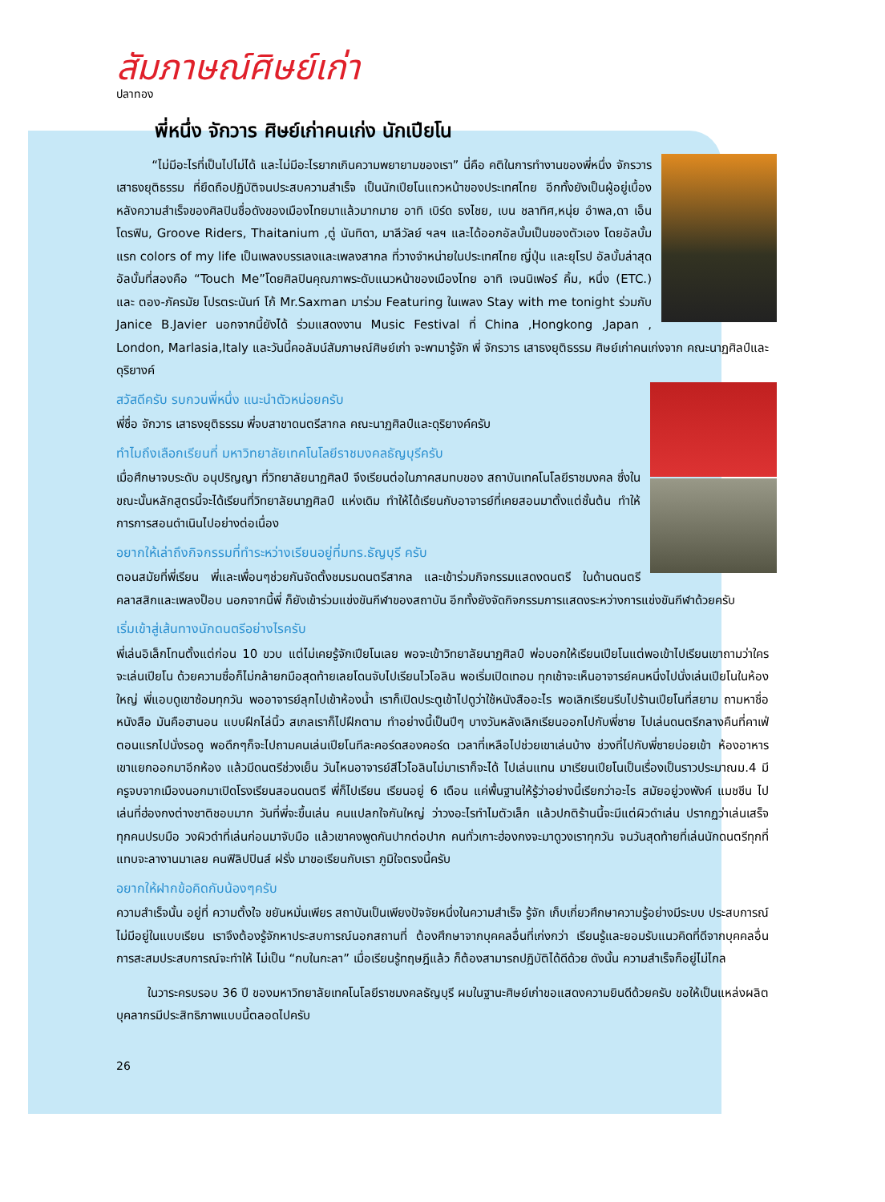สัมภาษณ์ศิษย์เก่า
ปลาทอง
พี่หนึ่ง จักวาร ศิษย์เก่าคนเก่ง นักเปียโน
“ไม่มีอะไรที่เป็นไปไม่ได้ และไม่มีอะไรยากเกินความพยายามของเรา” นี่คือ คติในการทำงานของพี่หนึ่ง จักรวาร เสาธงยุติธรรม ที่ยึดถือปฏิบัติจนประสบความสำเร็จ เป็นนักเปียโนแถวหน้าของประเทศไทย อีกทั้งยังเป็นผู้อยู่เบื้องหลังความสำเร็จของศิลปินชื่อดังของเมืองไทยมาแล้วมากมาย อาทิ เบิร์ด ธงไชย, เบน ชลาทิศ,หนุ่ย อำพล,ดา เอ็นโดรฟิน, Groove Riders, Thaitanium ,ตู่ นันทิดา, มาลีวัลย์ ฯลฯ และได้ออกอัลบั้มเป็นของตัวเอง โดยอัลบั้มแรก colors of my life เป็นเพลงบรรเลงและเพลงสากล ที่วางจำหน่ายในประเทศไทย ญี่ปุ่น และยุโรป อัลบั้มล่าสุด อัลบั้มที่สองคือ “Touch Me”โดยศิลปินคุณภาพระดับแนวหน้าของเมืองไทย อาทิ เจนนิเฟอร์ คิ้ม, หนึ่ง (ETC.) และ ตอง-ภัครมัย โปรตระนันท์ โก้ Mr.Saxman มาร่วม Featuring ในเพลง Stay with me tonight ร่วมกับ Janice B.Javier นอกจากนี้ยังได้ ร่วมแสดงงาน Music Festival ที่ China ,Hongkong ,Japan , London, Marlasia,Italy และวันนี้คอลัมน์สัมภาษณ์ศิษย์เก่า จะพามารู้จัก พี่ จักรวาร เสาธงยุติธรรม ศิษย์เก่าคนเก่งจาก คณะนาฏศิลป์และดุริยางค์
สวัสดีครับ รบกวนพี่หนึ่ง แนะนำตัวหน่อยครับ
พี่ชื่อ จักวาร เสาธงยุติธรรม พี่จบสาขาดนตรีสากล คณะนาฏศิลป์และดุริยางค์ครับ
ทำไมถึงเลือกเรียนที่ มหาวิทยาลัยเทคโนโลยีราชมงคลธัญบุรีครับ
เมื่อศึกษาจบระดับ อนุปริญญา ที่วิทยาลัยนาฏศิลป์ จึงเรียนต่อในภาคสมทบของ สถาบันเทคโนโลยีราชมงคล ซึ่งในขณะนั้นหลักสูตรนี้จะได้เรียนที่วิทยาลัยนาฏศิลป์ แห่งเดิม ทำให้ได้เรียนกับอาจารย์ที่เคยสอนมาตั้งแต่ชั้นต้น ทำให้การการสอนดำเนินไปอย่างต่อเนื่อง
อยากให้เล่าถึงกิจกรรมที่ทำระหว่างเรียนอยู่ที่มทร.ธัญบุรี ครับ
ตอนสมัยที่พี่เรียน พี่และเพื่อนๆช่วยกันจัดตั้งชมรมดนตรีสากล และเข้าร่วมกิจกรรมแสดงดนตรี ในด้านดนตรีคลาสสิกและเพลงป็อบ นอกจากนี้พี่ ก็ยังเข้าร่วมแข่งขันกีฬาของสถาบัน อีกทั้งยังจัดกิจกรรมการแสดงระหว่างการแข่งขันกีฬาด้วยครับ
เริ่มเข้าสู่เส้นทางนักดนตรีอย่างไรครับ
พี่เล่นอิเล็กโทนตั้งแต่ก่อน 10 ขวบ แต่ไม่เคยรู้จักเปียโนเลย พอจะเข้าวิทยาลัยนาฏศิลป์ พ่อบอกให้เรียนเปียโนแต่พอเข้าไปเรียนเขาถามว่าใครจะเล่นเปียโน ด้วยความซื่อก็ไม่กล้ายกมือสุดท้ายเลยโดนจับไปเรียนไวโอลิน พอเริ่มเปิดเทอม ทุกเช้าจะเห็นอาจารย์คนหนึ่งไปนั่งเล่นเปียโนในห้องใหญ่ พี่แอบดูเขาซ้อมทุกวัน พออาจารย์ลุกไปเข้าห้องน้ำ เราก็เปิดประตูเข้าไปดูว่าใช้หนังสืออะไร พอเลิกเรียนรีบไปร้านเปียโนที่สยาม ถามหาชื่อหนังสือ มันคือฮานอน แบบฝึกไล่นิ้ว สเกลเราก็ไปฝึกตาม ทำอย่างนี้เป็นปีๆ บางวันหลังเลิกเรียนออกไปกับพี่ชาย ไปเล่นดนตรีกลางคืนที่คาเฟ่ ตอนแรกไปนั่งรอดู พอดึกๆก็จะไปถามคนเล่นเปียโนทีละคอร์ดสองคอร์ด เวลาที่เหลือไปช่วยเขาเล่นบ้าง ช่วงที่ไปกับพี่ชายบ่อยเข้า ห้องอาหารเขาแยกออกมาอีกห้อง แล้วมีดนตรีช่วงเย็น วันไหนอาจารย์สีไวโอลินไม่มาเราก็จะได้ ไปเล่นแทน มาเรียนเปียโนเป็นเรื่องเป็นราวประมาณม.4 มีครูจบจากเมืองนอกมาเปิดโรงเรียนสอนดนตรี พี่ก็ไปเรียน เรียนอยู่ 6 เดือน แค่พื้นฐานให้รู้ว่าอย่างนี้เรียกว่าอะไร สมัยอยู่วงพังค์ แมชชีน ไปเล่นที่ฮ่องกงต่างชาติชอบมาก วันที่พี่จะขึ้นเล่น คนแปลกใจกันใหญ่ ว่าวงอะไรทำไมตัวเล็ก แล้วปกติร้านนี้จะมีแต่ผิวดำเล่น ปรากฏว่าเล่นเสร็จทุกคนปรบมือ วงผิวดำที่เล่นก่อนมาจับมือ แล้วเขาคงพูดกันปากต่อปาก คนทั่วเกาะฮ่องกงจะมาดูวงเราทุกวัน จนวันสุดท้ายที่เล่นนักดนตรีทุกที่แทบจะลางานมาเลย คนฟิลิปปินส์ ฝรั่ง มาขอเรียนกับเรา ภูมิใจตรงนี้ครับ
อยากให้ฝากข้อคิดกับน้องๆครับ
ความสำเร็จนั้น อยู่ที่ ความตั้งใจ ขยันหมั่นเพียร สถาบันเป็นเพียงปัจจัยหนึ่งในความสำเร็จ รู้จัก เก็บเกี่ยวศึกษาความรู้อย่างมีระบบ ประสบการณ์ไม่มีอยู่ในแบบเรียน เราจึงต้องรู้จักหาประสบการณ์นอกสถานที่ ต้องศึกษาจากบุคคลอื่นที่เก่งกว่า เรียนรู้และยอมรับแนวคิดที่ดีจากบุคคลอื่น การสะสมประสบการณ์จะทำให้ ไม่เป็น “กบในกะลา” เมื่อเรียนรู้ทฤษฎีแล้ว ก็ต้องสามารถปฏิบัติได้ดีด้วย ดังนั้น ความสำเร็จก็อยู่ไม่ไกล
ในวาระครบรอบ 36 ปี ของมหาวิทยาลัยเทคโนโลยีราชมงคลธัญบุรี ผมในฐานะศิษย์เก่าขอแสดงความยินดีด้วยครับ ขอให้เป็นแหล่งผลิตบุคลากรมีประสิทธิภาพแบบนี้ตลอดไปครับ
26